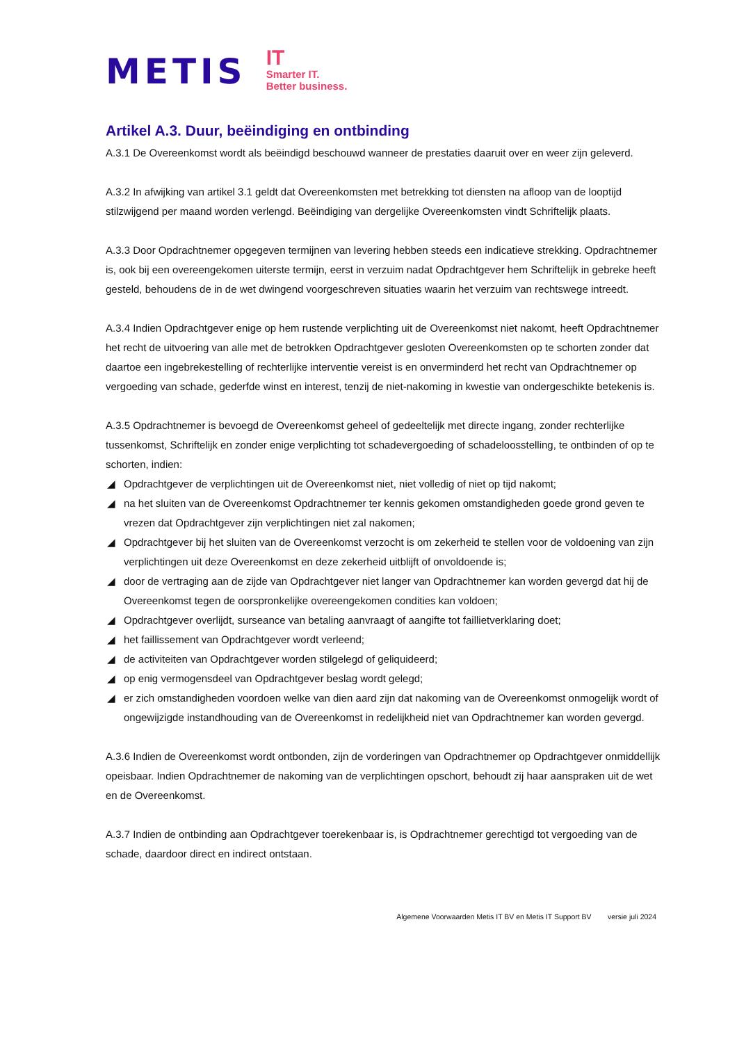METIS
IT
Smarter IT.
Better business.
Artikel A.3. Duur, beëindiging en ontbinding
A.3.1 De Overeenkomst wordt als beëindigd beschouwd wanneer de prestaties daaruit over en weer zijn geleverd.
A.3.2 In afwijking van artikel 3.1 geldt dat Overeenkomsten met betrekking tot diensten na afloop van de looptijd stilzwijgend per maand worden verlengd. Beëindiging van dergelijke Overeenkomsten vindt Schriftelijk plaats.
A.3.3 Door Opdrachtnemer opgegeven termijnen van levering hebben steeds een indicatieve strekking. Opdrachtnemer is, ook bij een overeengekomen uiterste termijn, eerst in verzuim nadat Opdrachtgever hem Schriftelijk in gebreke heeft gesteld, behoudens de in de wet dwingend voorgeschreven situaties waarin het verzuim van rechtswege intreedt.
A.3.4 Indien Opdrachtgever enige op hem rustende verplichting uit de Overeenkomst niet nakomt, heeft Opdrachtnemer het recht de uitvoering van alle met de betrokken Opdrachtgever gesloten Overeenkomsten op te schorten zonder dat daartoe een ingebrekestelling of rechterlijke interventie vereist is en onverminderd het recht van Opdrachtnemer op vergoeding van schade, gederfde winst en interest, tenzij de niet-nakoming in kwestie van ondergeschikte betekenis is.
A.3.5 Opdrachtnemer is bevoegd de Overeenkomst geheel of gedeeltelijk met directe ingang, zonder rechterlijke tussenkomst, Schriftelijk en zonder enige verplichting tot schadevergoeding of schadeloosstelling, te ontbinden of op te schorten, indien:
◢ Opdrachtgever de verplichtingen uit de Overeenkomst niet, niet volledig of niet op tijd nakomt;
◢ na het sluiten van de Overeenkomst Opdrachtnemer ter kennis gekomen omstandigheden goede grond geven te vrezen dat Opdrachtgever zijn verplichtingen niet zal nakomen;
◢ Opdrachtgever bij het sluiten van de Overeenkomst verzocht is om zekerheid te stellen voor de voldoening van zijn verplichtingen uit deze Overeenkomst en deze zekerheid uitblijft of onvoldoende is;
◢ door de vertraging aan de zijde van Opdrachtgever niet langer van Opdrachtnemer kan worden gevergd dat hij de Overeenkomst tegen de oorspronkelijke overeengekomen condities kan voldoen;
◢ Opdrachtgever overlijdt, surseance van betaling aanvraagt of aangifte tot faillietverklaring doet;
◢ het faillissement van Opdrachtgever wordt verleend;
◢ de activiteiten van Opdrachtgever worden stilgelegd of geliquideerd;
◢ op enig vermogensdeel van Opdrachtgever beslag wordt gelegd;
◢ er zich omstandigheden voordoen welke van dien aard zijn dat nakoming van de Overeenkomst onmogelijk wordt of ongewijzigde instandhouding van de Overeenkomst in redelijkheid niet van Opdrachtnemer kan worden gevergd.
A.3.6 Indien de Overeenkomst wordt ontbonden, zijn de vorderingen van Opdrachtnemer op Opdrachtgever onmiddellijk opeisbaar. Indien Opdrachtnemer de nakoming van de verplichtingen opschort, behoudt zij haar aanspraken uit de wet en de Overeenkomst.
A.3.7 Indien de ontbinding aan Opdrachtgever toerekenbaar is, is Opdrachtnemer gerechtigd tot vergoeding van de schade, daardoor direct en indirect ontstaan.
Algemene Voorwaarden Metis IT BV en Metis IT Support BV versie juli 2024